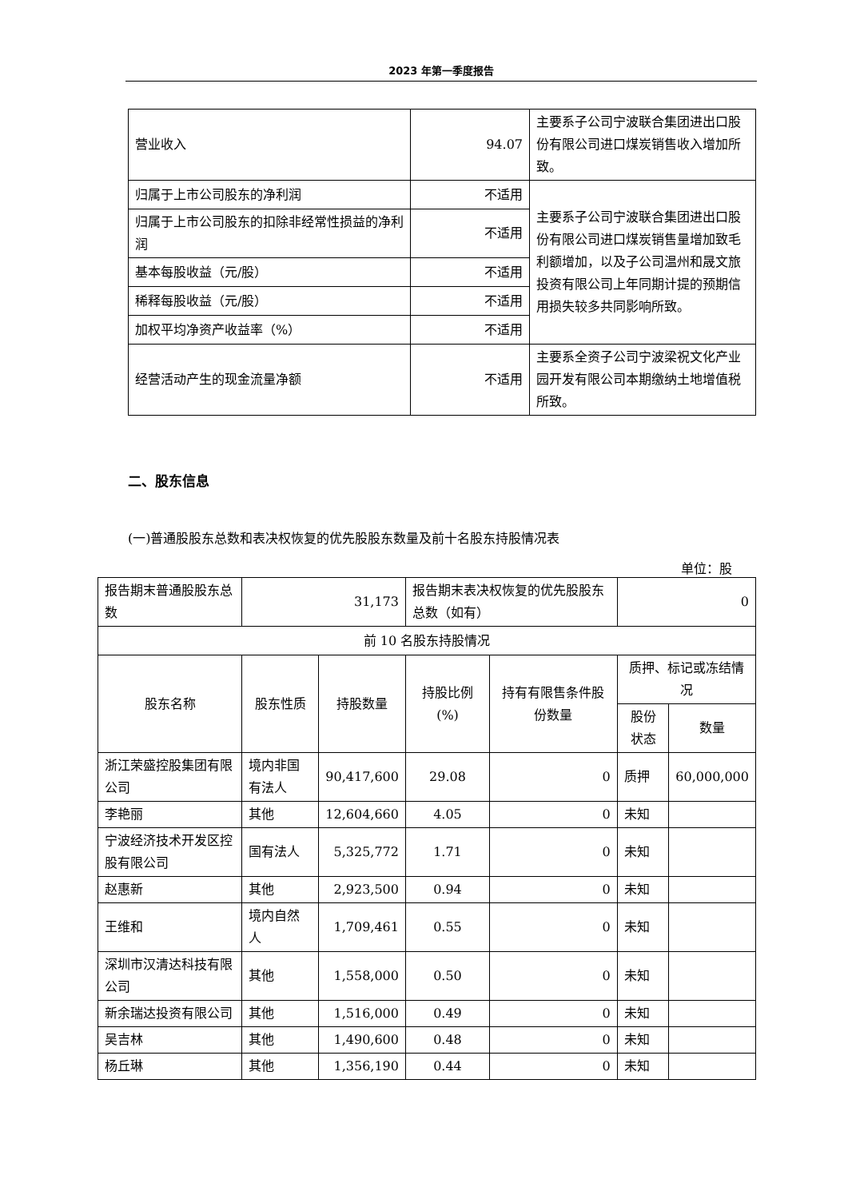2023 年第一季度报告
| 营业收入 | 94.07 | 主要系子公司宁波联合集团进出口股份有限公司进口煤炭销售收入增加所致。 |
| 归属于上市公司股东的净利润 | 不适用 | 主要系子公司宁波联合集团进出口股份有限公司进口煤炭销售量增加致毛利额增加，以及子公司温州和晟文旅投资有限公司上年同期计提的预期信用损失较多共同影响所致。 |
| 归属于上市公司股东的扣除非经常性损益的净利润 | 不适用 | |
| 基本每股收益（元/股） | 不适用 | |
| 稀释每股收益（元/股） | 不适用 | |
| 加权平均净资产收益率（%） | 不适用 | |
| 经营活动产生的现金流量净额 | 不适用 | 主要系全资子公司宁波梁祝文化产业园开发有限公司本期缴纳土地增值税所致。 |
二、股东信息
(一)普通股股东总数和表决权恢复的优先股股东数量及前十名股东持股情况表
单位：股
| 报告期末普通股股东总数 | 31,173 | | 报告期末表决权恢复的优先股股东总数（如有） | | 0 | |
| 前 10 名股东持股情况 | | | | | | |
| 股东名称 | 股东性质 | 持股数量 | 持股比例(%) | 持有有限售条件股份数量 | 质押、标记或冻结情况 | |
| | | | | | 股份状态 | 数量 |
| 浙江荣盛控股集团有限公司 | 境内非国有法人 | 90,417,600 | 29.08 | 0 | 质押 | 60,000,000 |
| 李艳丽 | 其他 | 12,604,660 | 4.05 | 0 | 未知 | |
| 宁波经济技术开发区控股有限公司 | 国有法人 | 5,325,772 | 1.71 | 0 | 未知 | |
| 赵惠新 | 其他 | 2,923,500 | 0.94 | 0 | 未知 | |
| 王维和 | 境内自然人 | 1,709,461 | 0.55 | 0 | 未知 | |
| 深圳市汉清达科技有限公司 | 其他 | 1,558,000 | 0.50 | 0 | 未知 | |
| 新余瑞达投资有限公司 | 其他 | 1,516,000 | 0.49 | 0 | 未知 | |
| 吴吉林 | 其他 | 1,490,600 | 0.48 | 0 | 未知 | |
| 杨丘琳 | 其他 | 1,356,190 | 0.44 | 0 | 未知 | |